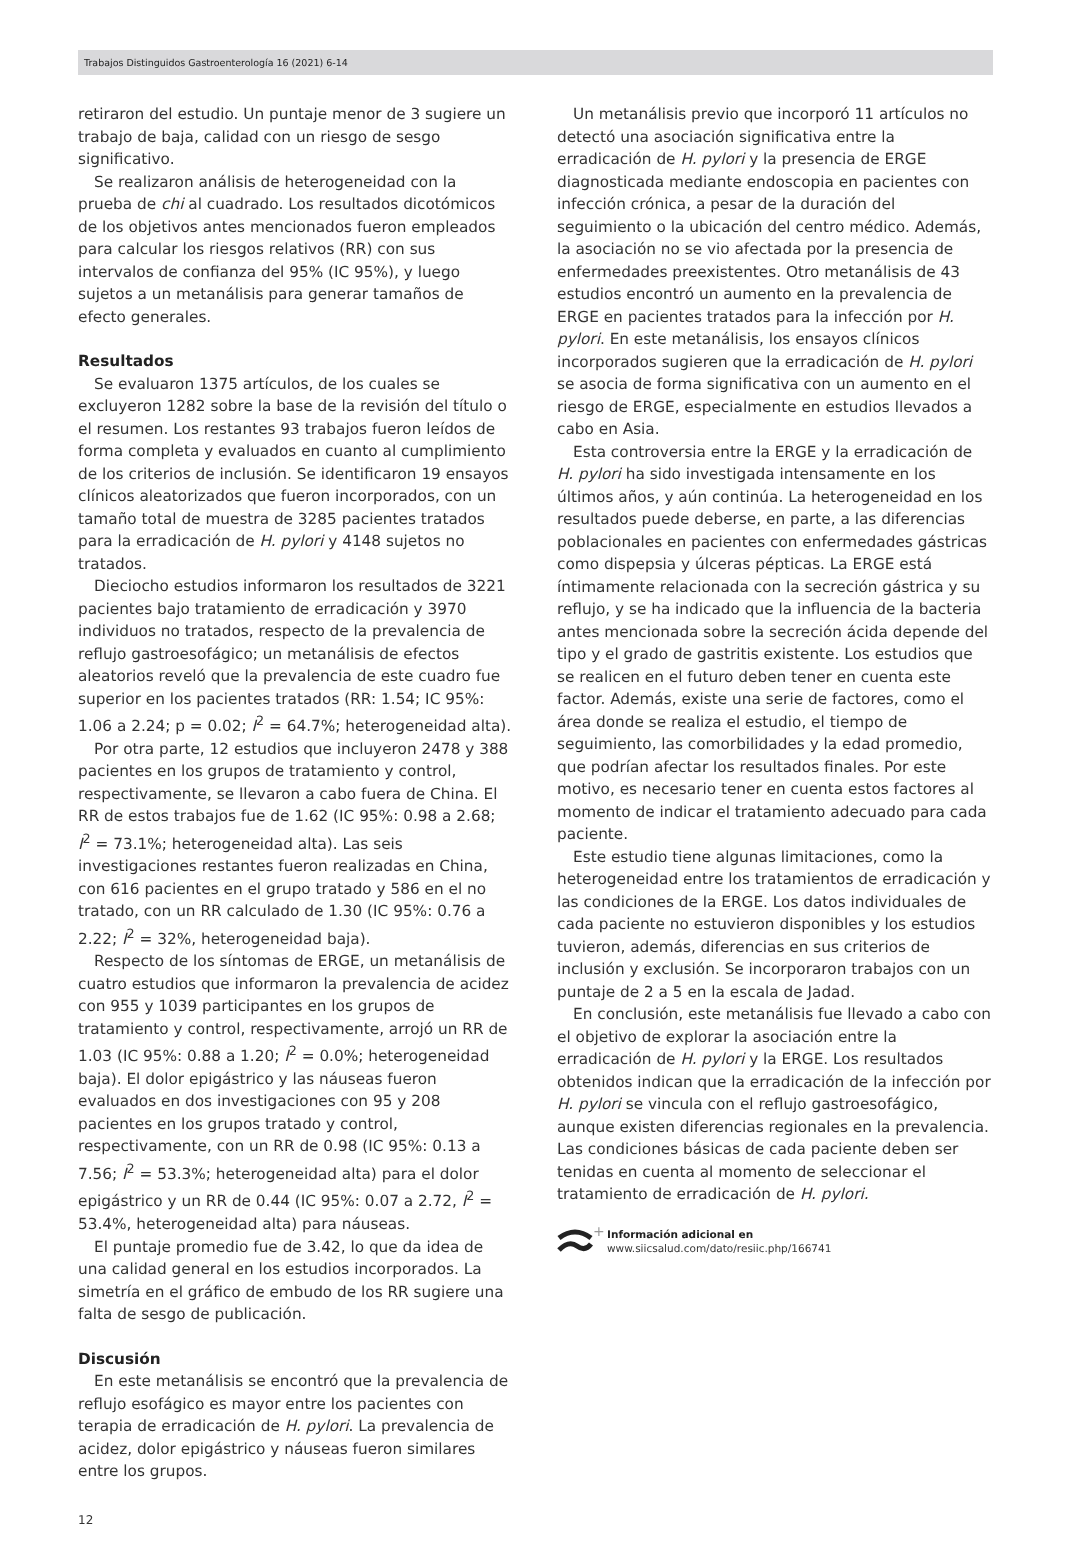Trabajos Distinguidos Gastroenterología 16 (2021) 6-14
retiraron del estudio. Un puntaje menor de 3 sugiere un trabajo de baja, calidad con un riesgo de sesgo significativo.
Se realizaron análisis de heterogeneidad con la prueba de chi al cuadrado. Los resultados dicotómicos de los objetivos antes mencionados fueron empleados para calcular los riesgos relativos (RR) con sus intervalos de confianza del 95% (IC 95%), y luego sujetos a un metanálisis para generar tamaños de efecto generales.
Resultados
Se evaluaron 1375 artículos, de los cuales se excluyeron 1282 sobre la base de la revisión del título o el resumen. Los restantes 93 trabajos fueron leídos de forma completa y evaluados en cuanto al cumplimiento de los criterios de inclusión. Se identificaron 19 ensayos clínicos aleatorizados que fueron incorporados, con un tamaño total de muestra de 3285 pacientes tratados para la erradicación de H. pylori y 4148 sujetos no tratados.
Dieciocho estudios informaron los resultados de 3221 pacientes bajo tratamiento de erradicación y 3970 individuos no tratados, respecto de la prevalencia de reflujo gastroesofágico; un metanálisis de efectos aleatorios reveló que la prevalencia de este cuadro fue superior en los pacientes tratados (RR: 1.54; IC 95%: 1.06 a 2.24; p = 0.02; I<sup>2</sup> = 64.7%; heterogeneidad alta).
Por otra parte, 12 estudios que incluyeron 2478 y 388 pacientes en los grupos de tratamiento y control, respectivamente, se llevaron a cabo fuera de China. El RR de estos trabajos fue de 1.62 (IC 95%: 0.98 a 2.68; I<sup>2</sup> = 73.1%; heterogeneidad alta). Las seis investigaciones restantes fueron realizadas en China, con 616 pacientes en el grupo tratado y 586 en el no tratado, con un RR calculado de 1.30 (IC 95%: 0.76 a 2.22; I<sup>2</sup> = 32%, heterogeneidad baja).
Respecto de los síntomas de ERGE, un metanálisis de cuatro estudios que informaron la prevalencia de acidez con 955 y 1039 participantes en los grupos de tratamiento y control, respectivamente, arrojó un RR de 1.03 (IC 95%: 0.88 a 1.20; I<sup>2</sup> = 0.0%; heterogeneidad baja). El dolor epigástrico y las náuseas fueron evaluados en dos investigaciones con 95 y 208 pacientes en los grupos tratado y control, respectivamente, con un RR de 0.98 (IC 95%: 0.13 a 7.56; I<sup>2</sup> = 53.3%; heterogeneidad alta) para el dolor epigástrico y un RR de 0.44 (IC 95%: 0.07 a 2.72, I<sup>2</sup> = 53.4%, heterogeneidad alta) para náuseas.
El puntaje promedio fue de 3.42, lo que da idea de una calidad general en los estudios incorporados. La simetría en el gráfico de embudo de los RR sugiere una falta de sesgo de publicación.
Discusión
En este metanálisis se encontró que la prevalencia de reflujo esofágico es mayor entre los pacientes con terapia de erradicación de H. pylori. La prevalencia de acidez, dolor epigástrico y náuseas fueron similares entre los grupos.
Un metanálisis previo que incorporó 11 artículos no detectó una asociación significativa entre la erradicación de H. pylori y la presencia de ERGE diagnosticada mediante endoscopia en pacientes con infección crónica, a pesar de la duración del seguimiento o la ubicación del centro médico. Además, la asociación no se vio afectada por la presencia de enfermedades preexistentes. Otro metanálisis de 43 estudios encontró un aumento en la prevalencia de ERGE en pacientes tratados para la infección por H. pylori. En este metanálisis, los ensayos clínicos incorporados sugieren que la erradicación de H. pylori se asocia de forma significativa con un aumento en el riesgo de ERGE, especialmente en estudios llevados a cabo en Asia.
Esta controversia entre la ERGE y la erradicación de H. pylori ha sido investigada intensamente en los últimos años, y aún continúa. La heterogeneidad en los resultados puede deberse, en parte, a las diferencias poblacionales en pacientes con enfermedades gástricas como dispepsia y úlceras pépticas. La ERGE está íntimamente relacionada con la secreción gástrica y su reflujo, y se ha indicado que la influencia de la bacteria antes mencionada sobre la secreción ácida depende del tipo y el grado de gastritis existente. Los estudios que se realicen en el futuro deben tener en cuenta este factor. Además, existe una serie de factores, como el área donde se realiza el estudio, el tiempo de seguimiento, las comorbilidades y la edad promedio, que podrían afectar los resultados finales. Por este motivo, es necesario tener en cuenta estos factores al momento de indicar el tratamiento adecuado para cada paciente.
Este estudio tiene algunas limitaciones, como la heterogeneidad entre los tratamientos de erradicación y las condiciones de la ERGE. Los datos individuales de cada paciente no estuvieron disponibles y los estudios tuvieron, además, diferencias en sus criterios de inclusión y exclusión. Se incorporaron trabajos con un puntaje de 2 a 5 en la escala de Jadad.
En conclusión, este metanálisis fue llevado a cabo con el objetivo de explorar la asociación entre la erradicación de H. pylori y la ERGE. Los resultados obtenidos indican que la erradicación de la infección por H. pylori se vincula con el reflujo gastroesofágico, aunque existen diferencias regionales en la prevalencia. Las condiciones básicas de cada paciente deben ser tenidas en cuenta al momento de seleccionar el tratamiento de erradicación de H. pylori.
+
Información adicional en
www.siicsalud.com/dato/resiic.php/166741
12